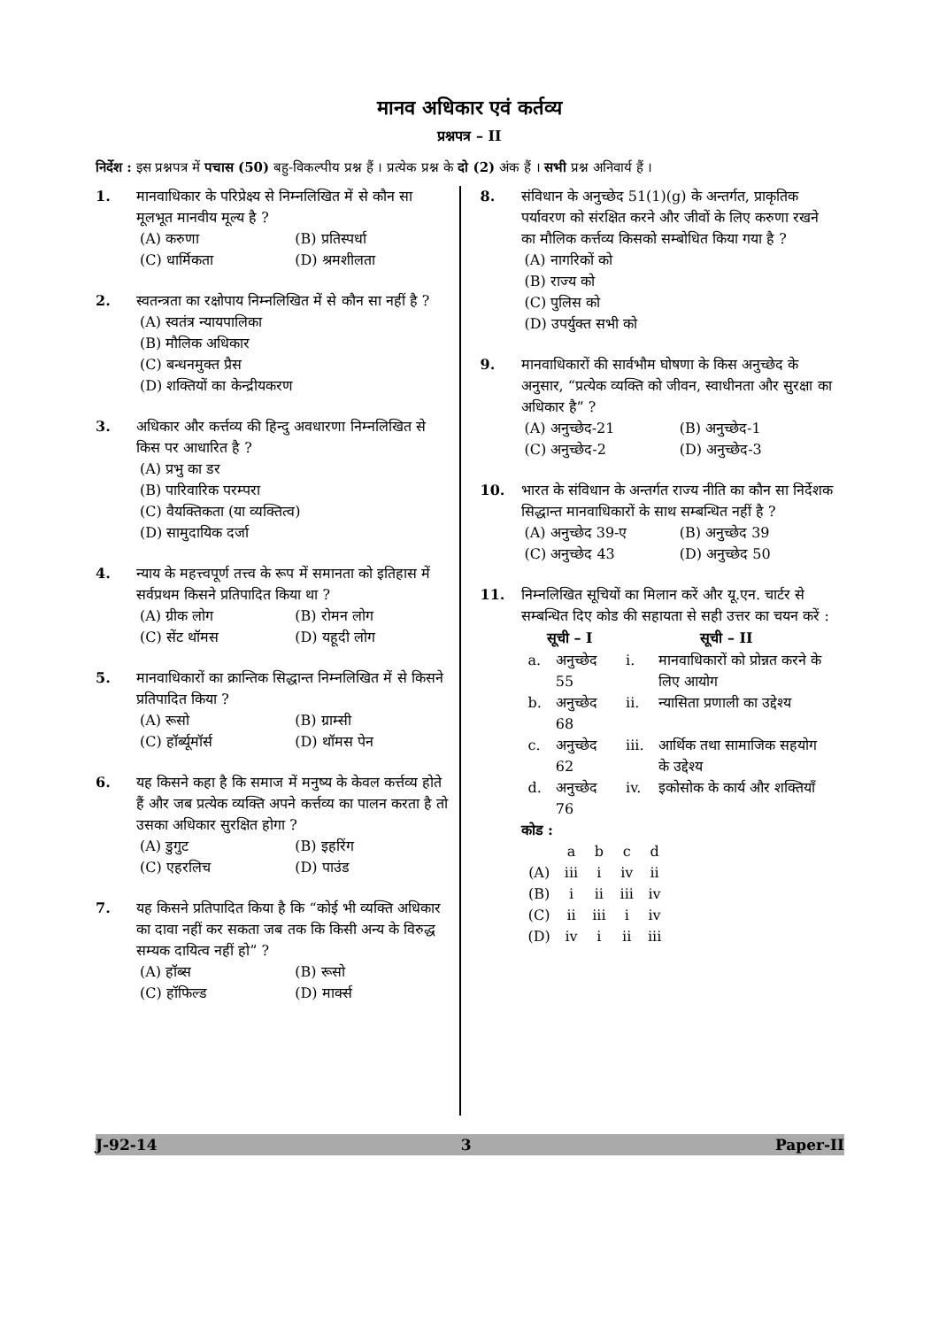मानव अधिकार एवं कर्तव्य
प्रश्नपत्र – II
निर्देश : इस प्रश्नपत्र में पचास (50) बहु-विकल्पीय प्रश्न हैं । प्रत्येक प्रश्न के दो (2) अंक हैं । सभी प्रश्न अनिवार्य हैं ।
1. मानवाधिकार के परिप्रेक्ष्य से निम्नलिखित में से कौन सा मूलभूत मानवीय मूल्य है ?
(A) करुणा (B) प्रतिस्पर्धा (C) धार्मिकता (D) श्रमशीलता
2. स्वतन्त्रता का रक्षोपाय निम्नलिखित में से कौन सा नहीं है ?
(A) स्वतंत्र न्यायपालिका
(B) मौलिक अधिकार
(C) बन्धनमुक्त प्रैस
(D) शक्तियों का केन्द्रीयकरण
3. अधिकार और कर्त्तव्य की हिन्दु अवधारणा निम्नलिखित से किस पर आधारित है ?
(A) प्रभु का डर
(B) पारिवारिक परम्परा
(C) वैयक्तिकता (या व्यक्तित्व)
(D) सामुदायिक दर्जा
4. न्याय के महत्त्वपूर्ण तत्त्व के रूप में समानता को इतिहास में सर्वप्रथम किसने प्रतिपादित किया था ?
(A) ग्रीक लोग (B) रोमन लोग (C) सेंट थॉमस (D) यहूदी लोग
5. मानवाधिकारों का क्रान्तिक सिद्धान्त निम्नलिखित में से किसने प्रतिपादित किया ?
(A) रूसो (B) ग्राम्सी (C) हॉर्ब्यूमॉर्स (D) थॉमस पेन
6. यह किसने कहा है कि समाज में मनुष्य के केवल कर्त्तव्य होते हैं और जब प्रत्येक व्यक्ति अपने कर्त्तव्य का पालन करता है तो उसका अधिकार सुरक्षित होगा ?
(A) डुगुट (B) इहरिंग (C) एहरलिच (D) पाउंड
7. यह किसने प्रतिपादित किया है कि “कोई भी व्यक्ति अधिकार का दावा नहीं कर सकता जब तक कि किसी अन्य के विरुद्ध सम्यक दायित्व नहीं हो” ?
(A) हॉब्स (B) रूसो (C) हॉफिल्ड (D) मार्क्स
8. संविधान के अनुच्छेद 51(1)(g) के अन्तर्गत, प्राकृतिक पर्यावरण को संरक्षित करने और जीवों के लिए करुणा रखने का मौलिक कर्त्तव्य किसको सम्बोधित किया गया है ?
(A) नागरिकों को
(B) राज्य को
(C) पुलिस को
(D) उपर्युक्त सभी को
9. मानवाधिकारों की सार्वभौम घोषणा के किस अनुच्छेद के अनुसार, “प्रत्येक व्यक्ति को जीवन, स्वाधीनता और सुरक्षा का अधिकार है” ?
(A) अनुच्छेद-21 (B) अनुच्छेद-1 (C) अनुच्छेद-2 (D) अनुच्छेद-3
10. भारत के संविधान के अन्तर्गत राज्य नीति का कौन सा निर्देशक सिद्धान्त मानवाधिकारों के साथ सम्बन्धित नहीं है ?
(A) अनुच्छेद 39-ए (B) अनुच्छेद 39 (C) अनुच्छेद 43 (D) अनुच्छेद 50
11. निम्नलिखित सूचियों का मिलान करें और यू.एन. चार्टर से सम्बन्धित दिए कोड की सहायता से सही उत्तर का चयन करें :
| सूची – I | | सूची – II | |
| --- | --- | --- | --- |
| a. | अनुच्छेद 55 | i. | मानवाधिकारों को प्रोन्नत करने के लिए आयोग |
| b. | अनुच्छेद 68 | ii. | न्यासिता प्रणाली का उद्देश्य |
| c. | अनुच्छेद 62 | iii. | आर्थिक तथा सामाजिक सहयोग के उद्देश्य |
| d. | अनुच्छेद 76 | iv. | इकोसोक के कार्य और शक्तियाँ |
कोड :
| | a | b | c | d |
| (A) | iii | i | iv | ii |
| (B) | i | ii | iii | iv |
| (C) | ii | iii | i | iv |
| (D) | iv | i | ii | iii |
J-92-14 3 Paper-II